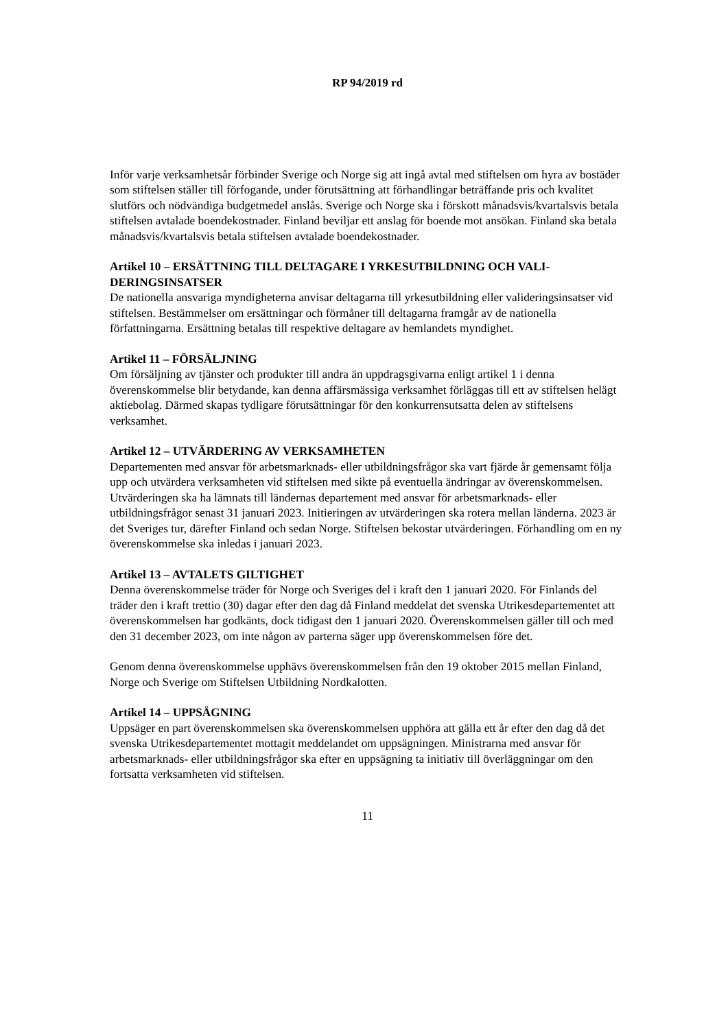RP 94/2019 rd
Inför varje verksamhetsår förbinder Sverige och Norge sig att ingå avtal med stiftelsen om hyra av bostäder som stiftelsen ställer till förfogande, under förutsättning att förhandlingar be­träffande pris och kvalitet slutförs och nödvändiga budgetmedel anslås. Sverige och Norge ska i förskott månadsvis/kvartalsvis betala stiftelsen avtalade boendekostnader. Finland beviljar ett anslag för boende mot ansökan. Finland ska betala månadsvis/kvartalsvis betala stiftelsen av­talade boendekostnader.
Artikel 10 – ERSÄTTNING TILL DELTAGARE I YRKESUTBILDNING OCH VALI­DERINGSINSATSER
De nationella ansvariga myndigheterna anvisar deltagarna till yrkesutbildning eller validering­sinsatser vid stiftelsen. Bestämmelser om ersättningar och förmåner till deltagarna framgår av de nationella författningarna. Ersättning betalas till respektive deltagare av hemlandets myn­dighet.
Artikel 11 – FÖRSÄLJNING
Om försäljning av tjänster och produkter till andra än uppdragsgivarna enligt artikel 1 i denna överenskommelse blir betydande, kan denna affärsmässiga verksamhet förläggas till ett av stiftelsen helägt aktiebolag. Därmed skapas tydligare förutsättningar för den konkurrensutsatta delen av stiftelsens verksamhet.
Artikel 12 – UTVÄRDERING AV VERKSAMHETEN
Departementen med ansvar för arbetsmarknads- eller utbildningsfrågor ska vart fjärde år ge­mensamt följa upp och utvärdera verksamheten vid stiftelsen med sikte på eventuella änd­ringar av överenskommelsen. Utvärderingen ska ha lämnats till ländernas departement med ansvar för arbetsmarknads- eller utbildningsfrågor senast 31 januari 2023. Initieringen av ut­värderingen ska rotera mellan länderna. 2023 är det Sveriges tur, därefter Finland och sedan Norge. Stiftelsen bekostar utvärderingen. Förhandling om en ny överenskommelse ska inledas i januari 2023.
Artikel 13 – AVTALETS GILTIGHET
Denna överenskommelse träder för Norge och Sveriges del i kraft den 1 januari 2020. För Fin­lands del träder den i kraft trettio (30) dagar efter den dag då Finland meddelat det svenska Ut­rikesdepartementet att överenskommelsen har godkänts, dock tidigast den 1 januari 2020. Överenskommelsen gäller till och med den 31 december 2023, om inte någon av parterna sä­ger upp överenskommelsen före det.
Genom denna överenskommelse upphävs överenskommelsen från den 19 oktober 2015 mellan Finland, Norge och Sverige om Stiftelsen Utbildning Nordkalotten.
Artikel 14 – UPPSÄGNING
Uppsäger en part överenskommelsen ska överenskommelsen upphöra att gälla ett år efter den dag då det svenska Utrikesdepartementet mottagit meddelandet om uppsägningen. Ministrarna med ansvar för arbetsmarknads- eller utbildningsfrågor ska efter en uppsägning ta initiativ till överläggningar om den fortsatta verksamheten vid stiftelsen.
11